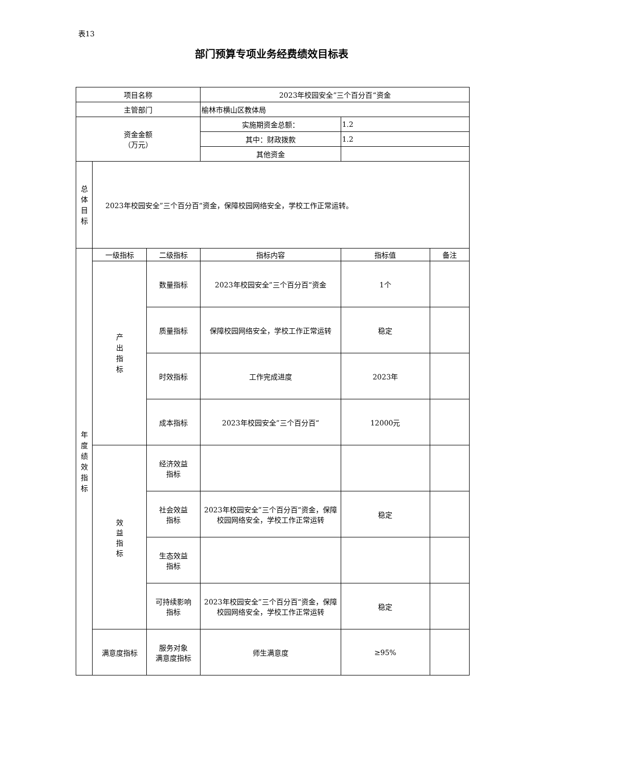表13
部门预算专项业务经费绩效目标表
| 项目名称 | | | 2023年校园安全”三个百分百“资金 | | |
| 主管部门 | | | 榆林市横山区教体局 | | |
| 资金金额 （万元） | | | 实施期资金总额： | 1.2 | |
| | | | 其中：财政拨款 | 1.2 | |
| | | | 其他资金 | | |
| 总 体 目 标 | 2023年校园安全”三个百分百“资金，保障校园网络安全，学校工作正常运转。 | | | | |
| 年 度 绩 效 指 标 | 一级指标 | 二级指标 | 指标内容 | 指标值 | 备注 |
| | 产 出 指 标 | 数量指标 | 2023年校园安全”三个百分百“资金 | 1个 | |
| | | 质量指标 | 保障校园网络安全，学校工作正常运转 | 稳定 | |
| | | 时效指标 | 工作完成进度 | 2023年 | |
| | | 成本指标 | 2023年校园安全”三个百分百“ | 12000元 | |
| | 效 益 指 标 | 经济效益 指标 | | | |
| | | 社会效益 指标 | 2023年校园安全”三个百分百“资金，保障校园网络安全，学校工作正常运转 | 稳定 | |
| | | 生态效益 指标 | | | |
| | | 可持续影响 指标 | 2023年校园安全”三个百分百“资金，保障校园网络安全，学校工作正常运转 | 稳定 | |
| | 满意度指标 | 服务对象 满意度指标 | 师生满意度 | ≥95% | |